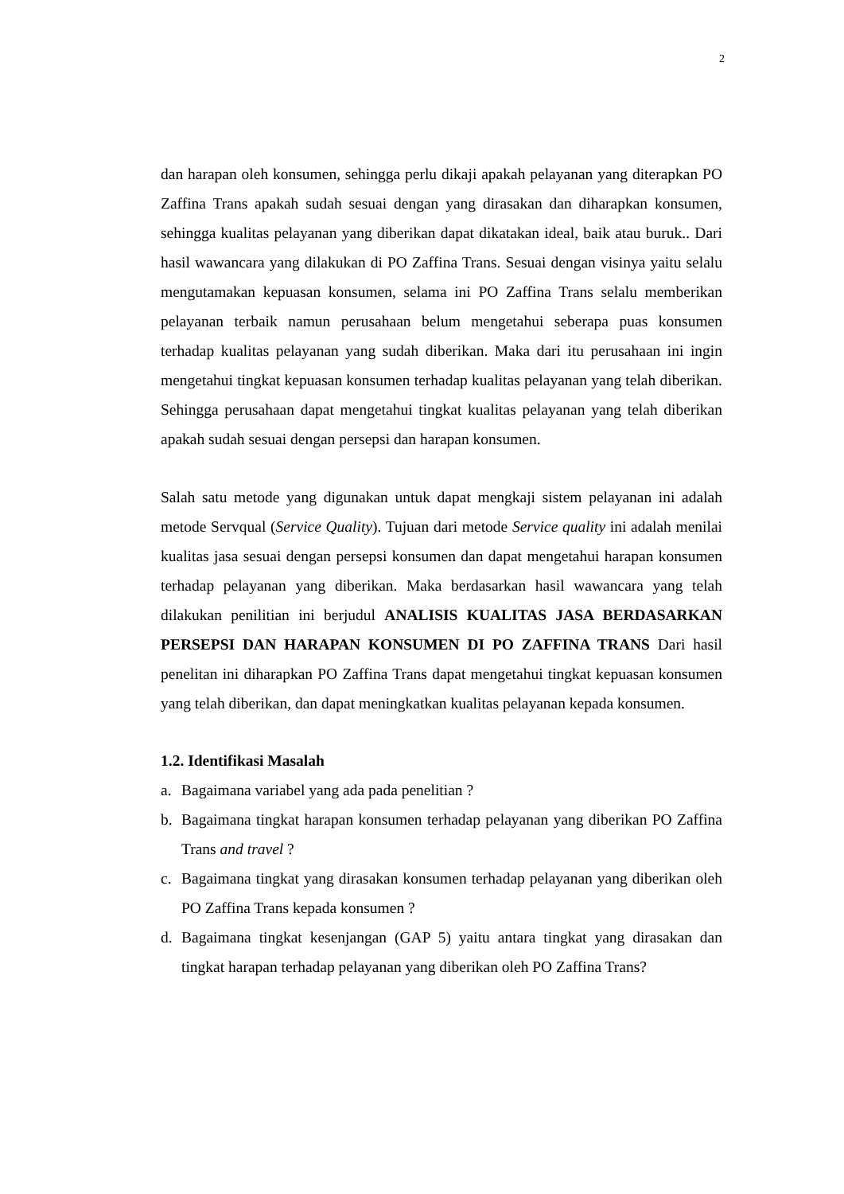2
dan harapan oleh konsumen, sehingga perlu dikaji apakah pelayanan yang diterapkan PO Zaffina Trans apakah sudah sesuai dengan yang dirasakan dan diharapkan konsumen, sehingga kualitas pelayanan yang diberikan dapat dikatakan ideal, baik atau buruk.. Dari hasil wawancara yang dilakukan di PO Zaffina Trans. Sesuai dengan visinya yaitu selalu mengutamakan kepuasan konsumen, selama ini PO Zaffina Trans selalu memberikan pelayanan terbaik namun perusahaan belum mengetahui seberapa puas konsumen terhadap kualitas pelayanan yang sudah diberikan. Maka dari itu perusahaan ini ingin mengetahui tingkat kepuasan konsumen terhadap kualitas pelayanan yang telah diberikan. Sehingga perusahaan dapat mengetahui tingkat kualitas pelayanan yang telah diberikan apakah sudah sesuai dengan persepsi dan harapan konsumen.
Salah satu metode yang digunakan untuk dapat mengkaji sistem pelayanan ini adalah metode Servqual (Service Quality). Tujuan dari metode Service quality ini adalah menilai kualitas jasa sesuai dengan persepsi konsumen dan dapat mengetahui harapan konsumen terhadap pelayanan yang diberikan. Maka berdasarkan hasil wawancara yang telah dilakukan penilitian ini berjudul ANALISIS KUALITAS JASA BERDASARKAN PERSEPSI DAN HARAPAN KONSUMEN DI PO ZAFFINA TRANS Dari hasil penelitan ini diharapkan PO Zaffina Trans dapat mengetahui tingkat kepuasan konsumen yang telah diberikan, dan dapat meningkatkan kualitas pelayanan kepada konsumen.
1.2. Identifikasi Masalah
a. Bagaimana variabel yang ada pada penelitian ?
b. Bagaimana tingkat harapan konsumen terhadap pelayanan yang diberikan PO Zaffina Trans and travel ?
c. Bagaimana tingkat yang dirasakan konsumen terhadap pelayanan yang diberikan oleh PO Zaffina Trans kepada konsumen ?
d. Bagaimana tingkat kesenjangan (GAP 5) yaitu antara tingkat yang dirasakan dan tingkat harapan terhadap pelayanan yang diberikan oleh PO Zaffina Trans?